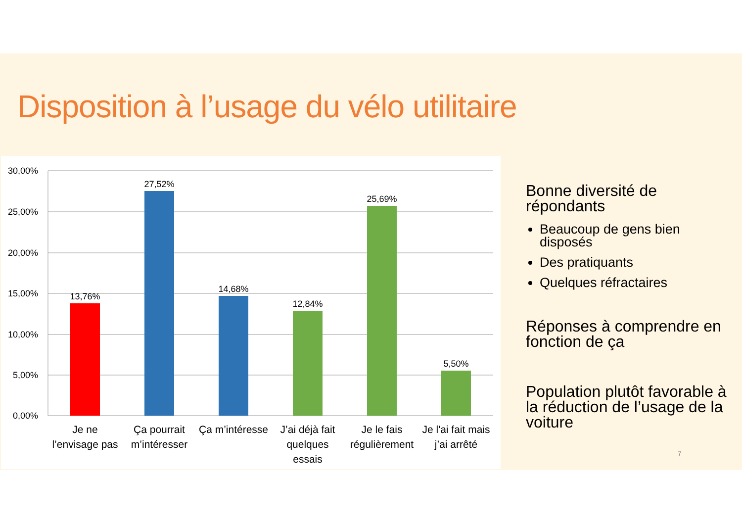Disposition à l’usage du vélo utilitaire
30,00%
25,00%
20,00%
15,00%
10,00%
5,00%
0,00%
13,76%
27,52%
14,68%
12,84%
25,69%
5,50%
Je ne
l’envisage pas
Ça pourrait
m’intéresser
Ça m’intéresse
J’ai déjà fait
quelques
essais
Je le fais
régulièrement
Je l'ai fait mais
j’ai arrêté
Bonne diversité de répondants
Beaucoup de gens bien disposés
Des pratiquants
Quelques réfractaires
Réponses à comprendre en fonction de ça
Population plutôt favorable à la réduction de l’usage de la voiture
7